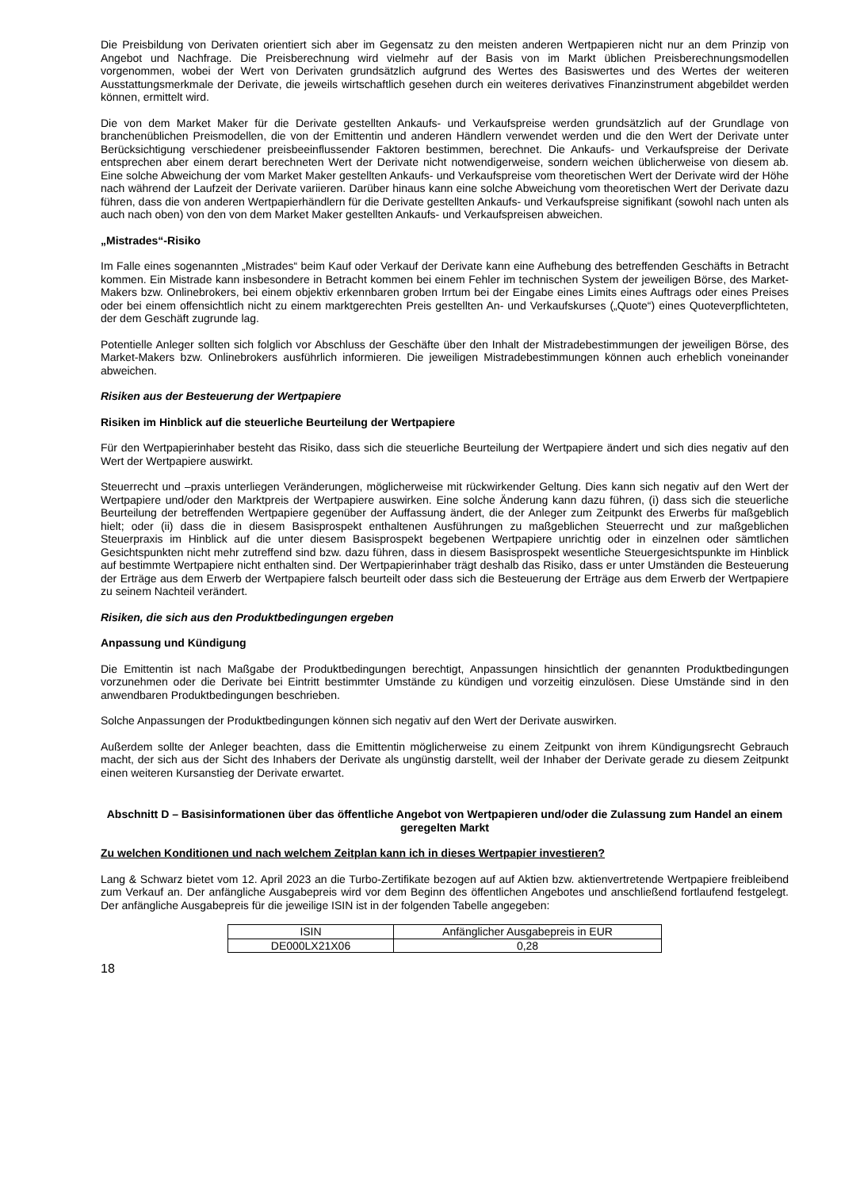Die Preisbildung von Derivaten orientiert sich aber im Gegensatz zu den meisten anderen Wertpapieren nicht nur an dem Prinzip von Angebot und Nachfrage. Die Preisberechnung wird vielmehr auf der Basis von im Markt üblichen Preisberechnungsmodellen vorgenommen, wobei der Wert von Derivaten grundsätzlich aufgrund des Wertes des Basiswertes und des Wertes der weiteren Ausstattungsmerkmale der Derivate, die jeweils wirtschaftlich gesehen durch ein weiteres derivatives Finanzinstrument abgebildet werden können, ermittelt wird.
Die von dem Market Maker für die Derivate gestellten Ankaufs- und Verkaufspreise werden grundsätzlich auf der Grundlage von branchenüblichen Preismodellen, die von der Emittentin und anderen Händlern verwendet werden und die den Wert der Derivate unter Berücksichtigung verschiedener preisbeeinflussender Faktoren bestimmen, berechnet. Die Ankaufs- und Verkaufspreise der Derivate entsprechen aber einem derart berechneten Wert der Derivate nicht notwendigerweise, sondern weichen üblicherweise von diesem ab. Eine solche Abweichung der vom Market Maker gestellten Ankaufs- und Verkaufspreise vom theoretischen Wert der Derivate wird der Höhe nach während der Laufzeit der Derivate variieren. Darüber hinaus kann eine solche Abweichung vom theoretischen Wert der Derivate dazu führen, dass die von anderen Wertpapierhändlern für die Derivate gestellten Ankaufs- und Verkaufspreise signifikant (sowohl nach unten als auch nach oben) von den von dem Market Maker gestellten Ankaufs- und Verkaufspreisen abweichen.
„Mistrades“-Risiko
Im Falle eines sogenannten „Mistrades“ beim Kauf oder Verkauf der Derivate kann eine Aufhebung des betreffenden Geschäfts in Betracht kommen. Ein Mistrade kann insbesondere in Betracht kommen bei einem Fehler im technischen System der jeweiligen Börse, des Market-Makers bzw. Onlinebrokers, bei einem objektiv erkennbaren groben Irrtum bei der Eingabe eines Limits eines Auftrags oder eines Preises oder bei einem offensichtlich nicht zu einem marktgerechten Preis gestellten An- und Verkaufskurses („Quote“) eines Quoteverpflichteten, der dem Geschäft zugrunde lag.
Potentielle Anleger sollten sich folglich vor Abschluss der Geschäfte über den Inhalt der Mistradebestimmungen der jeweiligen Börse, des Market-Makers bzw. Onlinebrokers ausführlich informieren. Die jeweiligen Mistradebestimmungen können auch erheblich voneinander abweichen.
Risiken aus der Besteuerung der Wertpapiere
Risiken im Hinblick auf die steuerliche Beurteilung der Wertpapiere
Für den Wertpapierinhaber besteht das Risiko, dass sich die steuerliche Beurteilung der Wertpapiere ändert und sich dies negativ auf den Wert der Wertpapiere auswirkt.
Steuerrecht und –praxis unterliegen Veränderungen, möglicherweise mit rückwirkender Geltung. Dies kann sich negativ auf den Wert der Wertpapiere und/oder den Marktpreis der Wertpapiere auswirken. Eine solche Änderung kann dazu führen, (i) dass sich die steuerliche Beurteilung der betreffenden Wertpapiere gegenüber der Auffassung ändert, die der Anleger zum Zeitpunkt des Erwerbs für maßgeblich hielt; oder (ii) dass die in diesem Basisprospekt enthaltenen Ausführungen zu maßgeblichen Steuerrecht und zur maßgeblichen Steuerpraxis im Hinblick auf die unter diesem Basisprospekt begebenen Wertpapiere unrichtig oder in einzelnen oder sämtlichen Gesichtspunkten nicht mehr zutreffend sind bzw. dazu führen, dass in diesem Basisprospekt wesentliche Steuergesichtspunkte im Hinblick auf bestimmte Wertpapiere nicht enthalten sind. Der Wertpapierinhaber trägt deshalb das Risiko, dass er unter Umständen die Besteuerung der Erträge aus dem Erwerb der Wertpapiere falsch beurteilt oder dass sich die Besteuerung der Erträge aus dem Erwerb der Wertpapiere zu seinem Nachteil verändert.
Risiken, die sich aus den Produktbedingungen ergeben
Anpassung und Kündigung
Die Emittentin ist nach Maßgabe der Produktbedingungen berechtigt, Anpassungen hinsichtlich der genannten Produktbedingungen vorzunehmen oder die Derivate bei Eintritt bestimmter Umstände zu kündigen und vorzeitig einzulösen. Diese Umstände sind in den anwendbaren Produktbedingungen beschrieben.
Solche Anpassungen der Produktbedingungen können sich negativ auf den Wert der Derivate auswirken.
Außerdem sollte der Anleger beachten, dass die Emittentin möglicherweise zu einem Zeitpunkt von ihrem Kündigungsrecht Gebrauch macht, der sich aus der Sicht des Inhabers der Derivate als ungünstig darstellt, weil der Inhaber der Derivate gerade zu diesem Zeitpunkt einen weiteren Kursanstieg der Derivate erwartet.
Abschnitt D – Basisinformationen über das öffentliche Angebot von Wertpapieren und/oder die Zulassung zum Handel an einem geregelten Markt
Zu welchen Konditionen und nach welchem Zeitplan kann ich in dieses Wertpapier investieren?
Lang & Schwarz bietet vom 12. April 2023 an die Turbo-Zertifikate bezogen auf auf Aktien bzw. aktienvertretende Wertpapiere freibleibend zum Verkauf an. Der anfängliche Ausgabepreis wird vor dem Beginn des öffentlichen Angebotes und anschließend fortlaufend festgelegt. Der anfängliche Ausgabepreis für die jeweilige ISIN ist in der folgenden Tabelle angegeben:
| ISIN | Anfänglicher Ausgabepreis in EUR |
| DE000LX21X06 | 0,28 |
18